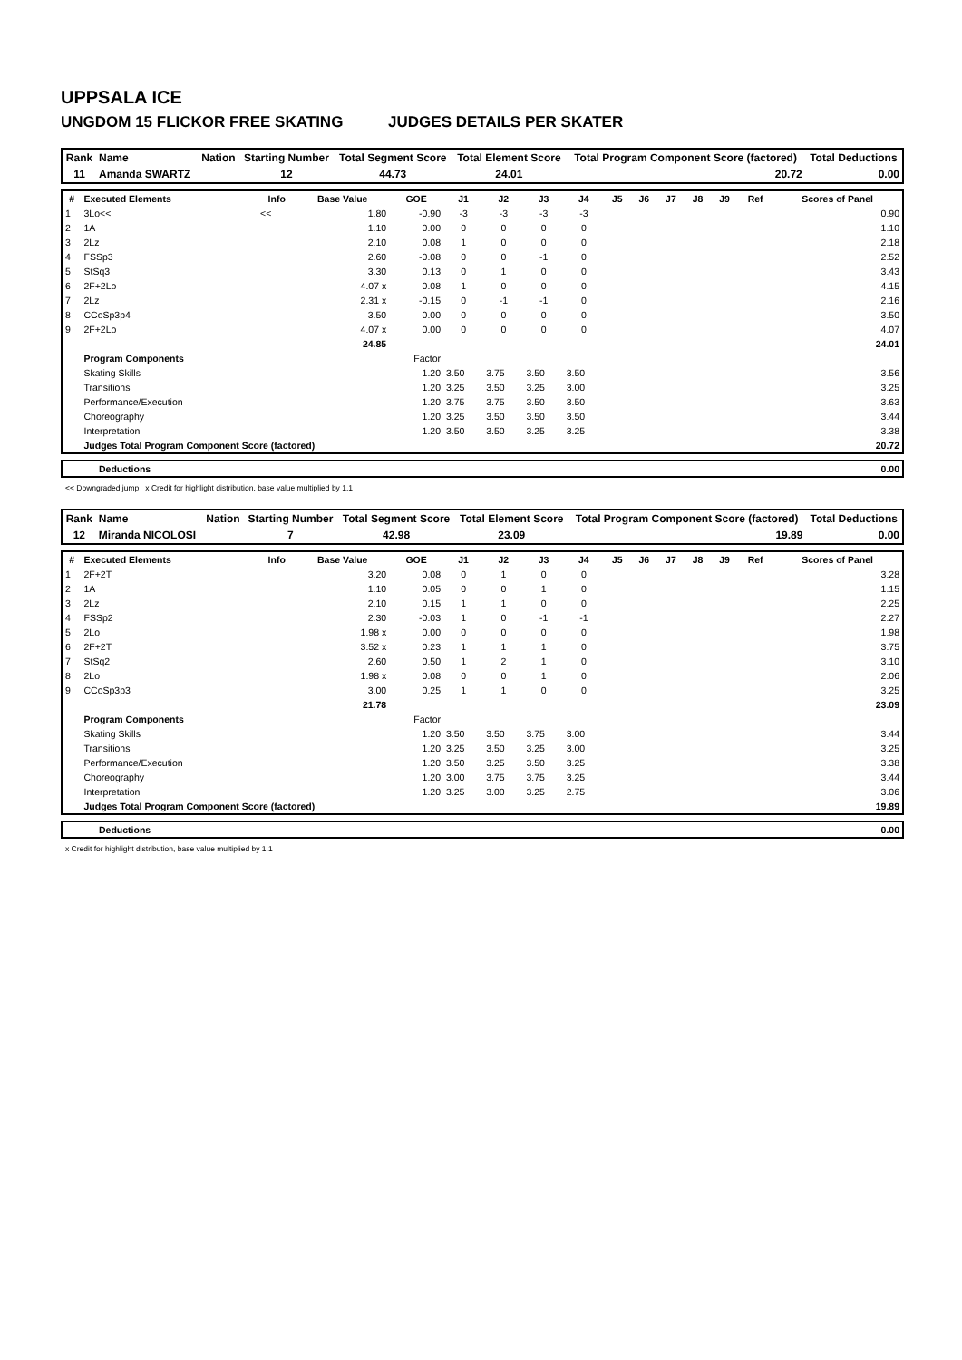UPPSALA ICE
UNGDOM 15 FLICKOR FREE SKATING JUDGES DETAILS PER SKATER
| Rank | Name | Nation | Starting Number | Total Segment Score | Total Element Score | Total Program Component Score (factored) | Total Deductions |
| --- | --- | --- | --- | --- | --- | --- | --- |
| 11 | Amanda SWARTZ | | 12 | 44.73 | 24.01 | 20.72 | 0.00 |
| # | Executed Elements | Info | Base Value | GOE | J1 | J2 | J3 | J4 | J5 | J6 | J7 | J8 | J9 | Ref | Scores of Panel |
| --- | --- | --- | --- | --- | --- | --- | --- | --- | --- | --- | --- | --- | --- | --- | --- |
| 1 | 3Lo<< | << | 1.80 | -0.90 | -3 | -3 | -3 | -3 | | | | | | | 0.90 |
| 2 | 1A | | 1.10 | 0.00 | 0 | 0 | 0 | 0 | | | | | | | 1.10 |
| 3 | 2Lz | | 2.10 | 0.08 | 1 | 0 | 0 | 0 | | | | | | | 2.18 |
| 4 | FSSp3 | | 2.60 | -0.08 | 0 | 0 | -1 | 0 | | | | | | | 2.52 |
| 5 | StSq3 | | 3.30 | 0.13 | 0 | 1 | 0 | 0 | | | | | | | 3.43 |
| 6 | 2F+2Lo | | 4.07 x | 0.08 | 1 | 0 | 0 | 0 | | | | | | | 4.15 |
| 7 | 2Lz | | 2.31 x | -0.15 | 0 | -1 | -1 | 0 | | | | | | | 2.16 |
| 8 | CCoSp3p4 | | 3.50 | 0.00 | 0 | 0 | 0 | 0 | | | | | | | 3.50 |
| 9 | 2F+2Lo | | 4.07 x | 0.00 | 0 | 0 | 0 | 0 | | | | | | | 4.07 |
| | | | 24.85 | | | | | | | | | | | | 24.01 |
| | Program Components | | | Factor | | | | | | | | | | | |
| | Skating Skills | | | 1.20 | 3.50 | 3.75 | 3.50 | 3.50 | | | | | | | 3.56 |
| | Transitions | | | 1.20 | 3.25 | 3.50 | 3.25 | 3.00 | | | | | | | 3.25 |
| | Performance/Execution | | | 1.20 | 3.75 | 3.75 | 3.50 | 3.50 | | | | | | | 3.63 |
| | Choreography | | | 1.20 | 3.25 | 3.50 | 3.50 | 3.50 | | | | | | | 3.44 |
| | Interpretation | | | 1.20 | 3.50 | 3.50 | 3.25 | 3.25 | | | | | | | 3.38 |
| | Judges Total Program Component Score (factored) | | | | | | | | | | | | | | 20.72 |
| Deductions | 0.00 |
<< Downgraded jump x Credit for highlight distribution, base value multiplied by 1.1
| Rank | Name | Nation | Starting Number | Total Segment Score | Total Element Score | Total Program Component Score (factored) | Total Deductions |
| --- | --- | --- | --- | --- | --- | --- | --- |
| 12 | Miranda NICOLOSI | | 7 | 42.98 | 23.09 | 19.89 | 0.00 |
| # | Executed Elements | Info | Base Value | GOE | J1 | J2 | J3 | J4 | J5 | J6 | J7 | J8 | J9 | Ref | Scores of Panel |
| --- | --- | --- | --- | --- | --- | --- | --- | --- | --- | --- | --- | --- | --- | --- | --- |
| 1 | 2F+2T | | 3.20 | 0.08 | 0 | 1 | 0 | 0 | | | | | | | 3.28 |
| 2 | 1A | | 1.10 | 0.05 | 0 | 0 | 1 | 0 | | | | | | | 1.15 |
| 3 | 2Lz | | 2.10 | 0.15 | 1 | 1 | 0 | 0 | | | | | | | 2.25 |
| 4 | FSSp2 | | 2.30 | -0.03 | 1 | 0 | -1 | -1 | | | | | | | 2.27 |
| 5 | 2Lo | | 1.98 x | 0.00 | 0 | 0 | 0 | 0 | | | | | | | 1.98 |
| 6 | 2F+2T | | 3.52 x | 0.23 | 1 | 1 | 1 | 0 | | | | | | | 3.75 |
| 7 | StSq2 | | 2.60 | 0.50 | 1 | 2 | 1 | 0 | | | | | | | 3.10 |
| 8 | 2Lo | | 1.98 x | 0.08 | 0 | 0 | 1 | 0 | | | | | | | 2.06 |
| 9 | CCoSp3p3 | | 3.00 | 0.25 | 1 | 1 | 0 | 0 | | | | | | | 3.25 |
| | | | 21.78 | | | | | | | | | | | | 23.09 |
| | Program Components | | | Factor | | | | | | | | | | | |
| | Skating Skills | | | 1.20 | 3.50 | 3.50 | 3.75 | 3.00 | | | | | | | 3.44 |
| | Transitions | | | 1.20 | 3.25 | 3.50 | 3.25 | 3.00 | | | | | | | 3.25 |
| | Performance/Execution | | | 1.20 | 3.50 | 3.25 | 3.50 | 3.25 | | | | | | | 3.38 |
| | Choreography | | | 1.20 | 3.00 | 3.75 | 3.75 | 3.25 | | | | | | | 3.44 |
| | Interpretation | | | 1.20 | 3.25 | 3.00 | 3.25 | 2.75 | | | | | | | 3.06 |
| | Judges Total Program Component Score (factored) | | | | | | | | | | | | | | 19.89 |
| Deductions | 0.00 |
x Credit for highlight distribution, base value multiplied by 1.1